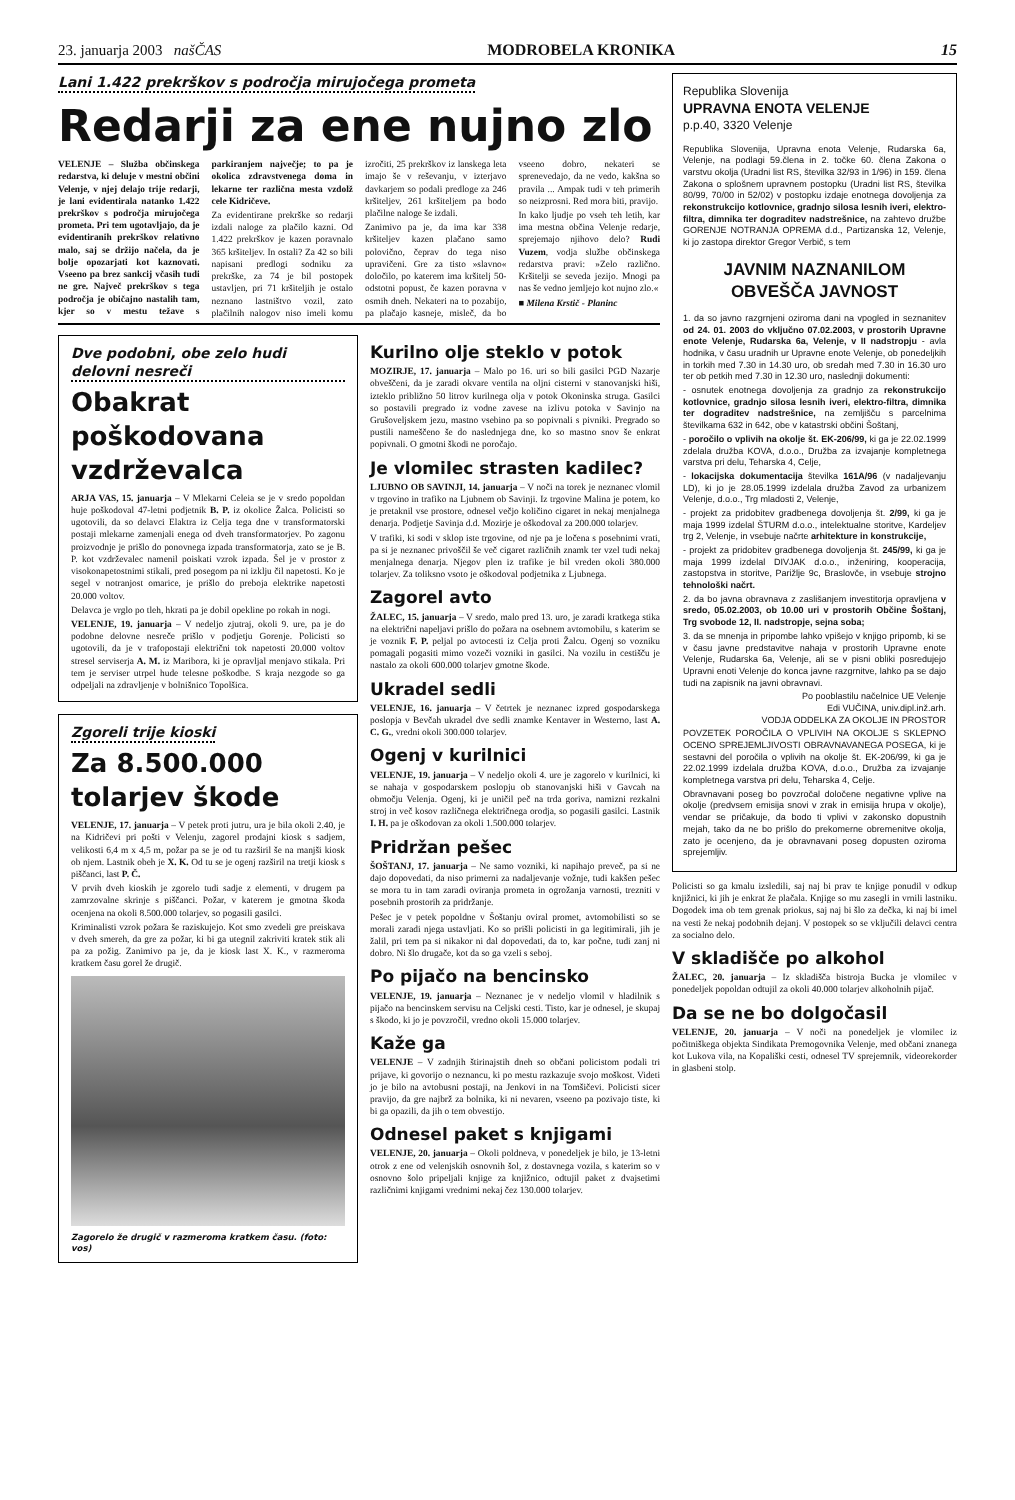23. januarja 2003 našČAS MODROBELA KRONIKA 15
Lani 1.422 prekrškov s področja mirujočega prometa
Redarji za ene nujno zlo
VELENJE – Služba občinskega redarstva, ki deluje v mestni občini Velenje, v njej delajo trije redarji, je lani evidentirala natanko 1.422 prekrškov s področja mirujočega prometa. Pri tem ugotavljajo, da je evidentiranih prekrškov relativno malo, saj se držijo načela, da je bolje opozarjati kot kaznovati. Vseeno pa brez sankcij včasih tudi ne gre. Največ prekrškov s tega področja je običajno nastalih tam, kjer so v mestu težave s parkiranjem največje; to pa je okolica zdravstvenega doma in lekarne ter različna mesta vzdolž cele Kidričeve.
Za evidentirane prekrške so redarji izdali naloge za plačilo kazni. Od 1.422 prekrškov je kazen poravnalo 365 kršiteljev. In ostali? Za 42 so bili napisani predlogi sodniku za prekrške, za 74 je bil postopek ustavljen, pri 71 kršiteljih je ostalo neznano lastništvo vozil, zato plačilnih nalogov niso imeli komu izročiti, 25 prekrškov iz lanskega leta imajo še v reševanju, v izterjavo davkarjem so podali predloge za 246 kršiteljev, 261 kršiteljem pa bodo plačilne naloge še izdali.
Zanimivo pa je, da ima kar 338 kršiteljev kazen plačano samo polovično, čeprav do tega niso upravičeni. Gre za tisto »slavno« določilo, po katerem ima kršitelj 50-odstotni popust, če kazen poravna v osmih dneh. Nekateri na to pozabijo, pa plačajo kasneje, misleč, da bo vseeno dobro, nekateri se sprenevedajo, da ne vedo, kakšna so pravila ... Ampak tudi v teh primerih so neizprosni. Red mora biti, pravijo.
In kako ljudje po vseh teh letih, kar ima mestna občina Velenje redarje, sprejemajo njihovo delo? Rudi Vuzem, vodja službe občinskega redarstva pravi: »Zelo različno. Kršitelji se seveda jezijo. Mnogi pa nas še vedno jemljejo kot nujno zlo.«
■ Milena Krstič - Planinc
Dve podobni, obe zelo hudi delovni nesreči
Obakrat poškodovana vzdrževalca
ARJA VAS, 15. januarja – V Mlekarni Celeia se je v sredo popoldan huje poškodoval 47-letni podjetnik B. P. iz okolice Žalca. Policisti so ugotovili, da so delavci Elaktra iz Celja tega dne v transformatorski postaji mlekarne zamenjali enega od dveh transformatorjev. Po zagonu proizvodnje je prišlo do ponovnega izpada transformatorja, zato se je B. P. kot vzdrževalec namenil poiskati vzrok izpada. Šel je v prostor z visokonapetostnimi stikali, pred posegom pa ni izklju čil napetosti. Ko je segel v notranjost omarice, je prišlo do preboja elektrike napetosti 20.000 voltov.
Delavca je vrglo po tleh, hkrati pa je dobil opekline po rokah in nogi.
VELENJE, 19. januarja – V nedeljo zjutraj, okoli 9. ure, pa je do podobne delovne nesreče prišlo v podjetju Gorenje. Policisti so ugotovili, da je v trafopostaji električni tok napetosti 20.000 voltov stresel serviserja A. M. iz Maribora, ki je opravljal menjavo stikala. Pri tem je serviser utrpel hude telesne poškodbe. S kraja nezgode so ga odpeljali na zdravljenje v bolnišnico Topolšica.
Zgoreli trije kioski
Za 8.500.000 tolarjev škode
VELENJE, 17. januarja – V petek proti jutru, ura je bila okoli 2.40, je na Kidričevi pri pošti v Velenju, zagorel prodajni kiosk s sadjem, velikosti 6,4 m x 4,5 m, požar pa se je od tu razširil še na manjši kiosk ob njem. Lastnik obeh je X. K. Od tu se je ogenj razširil na tretji kiosk s piščanci, last P. Č.
V prvih dveh kioskih je zgorelo tudi sadje z elementi, v drugem pa zamrzovalne skrinje s piščanci. Požar, v katerem je gmotna škoda ocenjena na okoli 8.500.000 tolarjev, so pogasili gasilci.
Kriminalisti vzrok požara še raziskujejo. Kot smo zvedeli gre preiskava v dveh smereh, da gre za požar, ki bi ga utegnil zakriviti kratek stik ali pa za požig. Zanimivo pa je, da je kiosk last X. K., v razmeroma kratkem času gorel že drugič.
Zagorelo že drugič v razmeroma kratkem času. (foto: vos)
Kurilno olje steklo v potok
MOZIRJE, 17. januarja – Malo po 16. uri so bili gasilci PGD Nazarje obveščeni, da je zaradi okvare ventila na oljni cisterni v stanovanjski hiši, izteklo približno 50 litrov kurilnega olja v potok Okoninska struga. Gasilci so postavili pregrado iz vodne zavese na izlivu potoka v Savinjo na Grušoveljskem jezu, mastno vsebino pa so popivnali s pivniki. Pregrado so pustili nameščeno še do naslednjega dne, ko so mastno snov še enkrat popivnali. O gmotni škodi ne poročajo.
Je vlomilec strasten kadilec?
LJUBNO OB SAVINJI, 14. januarja – V noči na torek je neznanec vlomil v trgovino in trafiko na Ljubnem ob Savinji. Iz trgovine Malina je potem, ko je pretaknil vse prostore, odnesel večjo količino cigaret in nekaj menjalnega denarja. Podjetje Savinja d.d. Mozirje je oškodoval za 200.000 tolarjev.
V trafiki, ki sodi v sklop iste trgovine, od nje pa je ločena s posebnimi vrati, pa si je neznanec privoščil še več cigaret različnih znamk ter vzel tudi nekaj menjalnega denarja. Njegov plen iz trafike je bil vreden okoli 380.000 tolarjev. Za toliksno vsoto je oškodoval podjetnika z Ljubnega.
Zagorel avto
ŽALEC, 15. januarja – V sredo, malo pred 13. uro, je zaradi kratkega stika na električni napeljavi prišlo do požara na osebnem avtomobilu, s katerim se je voznik F. P. peljal po avtocesti iz Celja proti Žalcu. Ogenj so vozniku pomagali pogasiti mimo vozeči vozniki in gasilci. Na vozilu in cestišču je nastalo za okoli 600.000 tolarjev gmotne škode.
Ukradel sedli
VELENJE, 16. januarja – V četrtek je neznanec izpred gospodarskega poslopja v Bevčah ukradel dve sedli znamke Kentaver in Westerno, last A. C. G., vredni okoli 300.000 tolarjev.
Ogenj v kurilnici
VELENJE, 19. januarja – V nedeljo okoli 4. ure je zagorelo v kurilnici, ki se nahaja v gospodarskem poslopju ob stanovanjski hiši v Gavcah na območju Velenja. Ogenj, ki je uničil peč na trda goriva, namizni rezkalni stroj in več kosov različnega električnega orodja, so pogasili gasilci. Lastnik I. H. pa je oškodovan za okoli 1.500.000 tolarjev.
Pridržan pešec
ŠOŠTANJ, 17. januarja – Ne samo vozniki, ki napihajo preveč, pa si ne dajo dopovedati, da niso primerni za nadaljevanje vožnje, tudi kakšen pešec se mora tu in tam zaradi oviranja prometa in ogrožanja varnosti, trezniti v posebnih prostorih za pridržanje.
Pešec je v petek popoldne v Šoštanju oviral promet, avtomobilisti so se morali zaradi njega ustavljati. Ko so prišli policisti in ga legitimirali, jih je žalil, pri tem pa si nikakor ni dal dopovedati, da to, kar počne, tudi zanj ni dobro. Ni šlo drugače, kot da so ga vzeli s seboj.
Po pijačo na bencinsko
VELENJE, 19. januarja – Neznanec je v nedeljo vlomil v hladilnik s pijačo na bencinskem servisu na Celjski cesti. Tisto, kar je odnesel, je skupaj s škodo, ki jo je povzročil, vredno okoli 15.000 tolarjev.
Kaže ga
VELENJE – V zadnjih štirinajstih dneh so občani policistom podali tri prijave, ki govorijo o neznancu, ki po mestu razkazuje svojo moškost. Videti jo je bilo na avtobusni postaji, na Jenkovi in na Tomšičevi. Policisti sicer pravijo, da gre najbrž za bolnika, ki ni nevaren, vseeno pa pozivajo tiste, ki bi ga opazili, da jih o tem obvestijo.
Odnesel paket s knjigami
VELENJE, 20. januarja – Okoli poldneva, v ponedeljek je bilo, je 13-letni otrok z ene od velenjskih osnovnih šol, z dostavnega vozila, s katerim so v osnovno šolo pripeljali knjige za knjižnico, odtujil paket z dvajsetimi različnimi knjigami vrednimi nekaj čez 130.000 tolarjev.
Republika Slovenija
UPRAVNA ENOTA VELENJE
p.p.40, 3320 Velenje
Republika Slovenija, Upravna enota Velenje, Rudarska 6a, Velenje, na podlagi 59.člena in 2. točke 60. člena Zakona o varstvu okolja (Uradni list RS, številka 32/93 in 1/96) in 159. člena Zakona o splošnem upravnem postopku (Uradni list RS, številka 80/99, 70/00 in 52/02) v postopku izdaje enotnega dovoljenja za rekonstrukcijo kotlovnice, gradnjo silosa lesnih iveri, elektro-filtra, dimnika ter dograditev nadstrešnice, na zahtevo družbe GORENJE NOTRANJA OPREMA d.d., Partizanska 12, Velenje, ki jo zastopa direktor Gregor Verbič, s tem
JAVNIM NAZNANILOM
OBVEŠČA JAVNOST
1. da so javno razgrnjeni oziroma dani na vpogled in seznanitev od 24. 01. 2003 do vključno 07.02.2003, v prostorih Upravne enote Velenje, Rudarska 6a, Velenje, v II nadstropju - avla hodnika, v času uradnih ur Upravne enote Velenje, ob ponedeljkih in torkih med 7.30 in 14.30 uro, ob sredah med 7.30 in 16.30 uro ter ob petkih med 7.30 in 12.30 uro, naslednji dokumenti:
- osnutek enotnega dovoljenja za gradnjo za rekonstrukcijo kotlovnice, gradnjo silosa lesnih iveri, elektro-filtra, dimnika ter dograditev nadstrešnice, na zemljišču s parcelnima številkama 632 in 642, obe v katastrski občini Šoštanj,
- poročilo o vplivih na okolje št. EK-206/99, ki ga je 22.02.1999 zdelala družba KOVA, d.o.o., Družba za izvajanje kompletnega varstva pri delu, Teharska 4, Celje,
- lokacijska dokumentacija številka 161A/96 (v nadaljevanju LD), ki jo je 28.05.1999 izdelala družba Zavod za urbanizem Velenje, d.o.o., Trg mladosti 2, Velenje,
- projekt za pridobitev gradbenega dovoljenja št. 2/99, ki ga je maja 1999 izdelal ŠTURM d.o.o., intelektualne storitve, Kardeljev trg 2, Velenje, in vsebuje načrte arhitekture in konstrukcije,
- projekt za pridobitev gradbenega dovoljenja št. 245/99, ki ga je maja 1999 izdelal DIVJAK d.o.o., inženiring, kooperacija, zastopstva in storitve, Parižlje 9c, Braslovče, in vsebuje strojno tehnološki načrt.
2. da bo javna obravnava z zaslišanjem investitorja opravljena v sredo, 05.02.2003, ob 10.00 uri v prostorih Občine Šoštanj, Trg svobode 12, II. nadstropje, sejna soba;
3. da se mnenja in pripombe lahko vpišejo v knjigo pripomb, ki se v času javne predstavitve nahaja v prostorih Upravne enote Velenje, Rudarska 6a, Velenje, ali se v pisni obliki posredujejo Upravni enoti Velenje do konca javne razgrnitve, lahko pa se dajo tudi na zapisnik na javni obravnavi.
Po pooblastilu načelnice UE Velenje
Edi VUČINA, univ.dipl.inž.arh.
VODJA ODDELKA ZA OKOLJE IN PROSTOR
POVZETEK POROČILA O VPLIVIH NA OKOLJE S SKLEPNO OCENO SPREJEMLJIVOSTI OBRAVNAVANEGA POSEGA, ki je sestavni del poročila o vplivih na okolje št. EK-206/99, ki ga je 22.02.1999 izdelala družba KOVA, d.o.o., Družba za izvajanje kompletnega varstva pri delu, Teharska 4, Celje.
Obravnavani poseg bo povzročal določene negativne vplive na okolje (predvsem emisija snovi v zrak in emisija hrupa v okolje), vendar se pričakuje, da bodo ti vplivi v zakonsko dopustnih mejah, tako da ne bo prišlo do prekomerne obremenitve okolja, zato je ocenjeno, da je obravnavani poseg dopusten oziroma sprejemljiv.
Policisti so ga kmalu izsledili, saj naj bi prav te knjige ponudil v odkup knjižnici, ki jih je enkrat že plačala. Knjige so mu zasegli in vrnili lastniku. Dogodek ima ob tem grenak priokus, saj naj bi šlo za dečka, ki naj bi imel na vesti že nekaj podobnih dejanj. V postopek so se vključili delavci centra za socialno delo.
V skladišče po alkohol
ŽALEC, 20. januarja – Iz skladišča bistroja Bucka je vlomilec v ponedeljek popoldan odtujil za okoli 40.000 tolarjev alkoholnih pijač.
Da se ne bo dolgočasil
VELENJE, 20. januarja – V noči na ponedeljek je vlomilec iz počitniškega objekta Sindikata Premogovnika Velenje, med občani znanega kot Lukova vila, na Kopališki cesti, odnesel TV sprejemnik, videorekorder in glasbeni stolp.